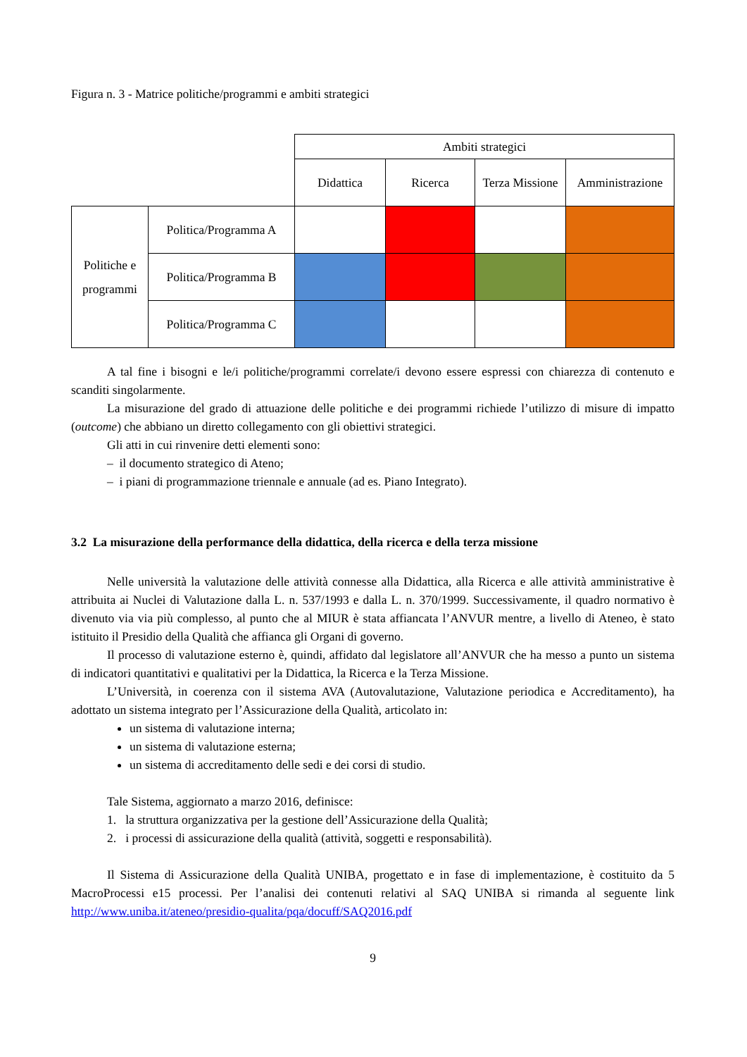Figura n. 3 - Matrice politiche/programmi e ambiti strategici
| | | Ambiti strategici | | | |
| | | Didattica | Ricerca | Terza Missione | Amministrazione |
| Politiche e programmi | Politica/Programma A | | | | |
| | Politica/Programma B | | | | |
| | Politica/Programma C | | | | |
A tal fine i bisogni e le/i politiche/programmi correlate/i devono essere espressi con chiarezza di contenuto e scanditi singolarmente.
La misurazione del grado di attuazione delle politiche e dei programmi richiede l’utilizzo di misure di impatto (outcome) che abbiano un diretto collegamento con gli obiettivi strategici.
Gli atti in cui rinvenire detti elementi sono:
– il documento strategico di Ateno;
– i piani di programmazione triennale e annuale (ad es. Piano Integrato).
3.2 La misurazione della performance della didattica, della ricerca e della terza missione
Nelle università la valutazione delle attività connesse alla Didattica, alla Ricerca e alle attività amministrative è attribuita ai Nuclei di Valutazione dalla L. n. 537/1993 e dalla L. n. 370/1999. Successivamente, il quadro normativo è divenuto via via più complesso, al punto che al MIUR è stata affiancata l’ANVUR mentre, a livello di Ateneo, è stato istituito il Presidio della Qualità che affianca gli Organi di governo.
Il processo di valutazione esterno è, quindi, affidato dal legislatore all’ANVUR che ha messo a punto un sistema di indicatori quantitativi e qualitativi per la Didattica, la Ricerca e la Terza Missione.
L’Università, in coerenza con il sistema AVA (Autovalutazione, Valutazione periodica e Accreditamento), ha adottato un sistema integrato per l’Assicurazione della Qualità, articolato in:
un sistema di valutazione interna;
un sistema di valutazione esterna;
un sistema di accreditamento delle sedi e dei corsi di studio.
Tale Sistema, aggiornato a marzo 2016, definisce:
1. la struttura organizzativa per la gestione dell’Assicurazione della Qualità;
2. i processi di assicurazione della qualità (attività, soggetti e responsabilità).
Il Sistema di Assicurazione della Qualità UNIBA, progettato e in fase di implementazione, è costituito da 5 MacroProcessi e15 processi. Per l’analisi dei contenuti relativi al SAQ UNIBA si rimanda al seguente link http://www.uniba.it/ateneo/presidio-qualita/pqa/docuff/SAQ2016.pdf
9